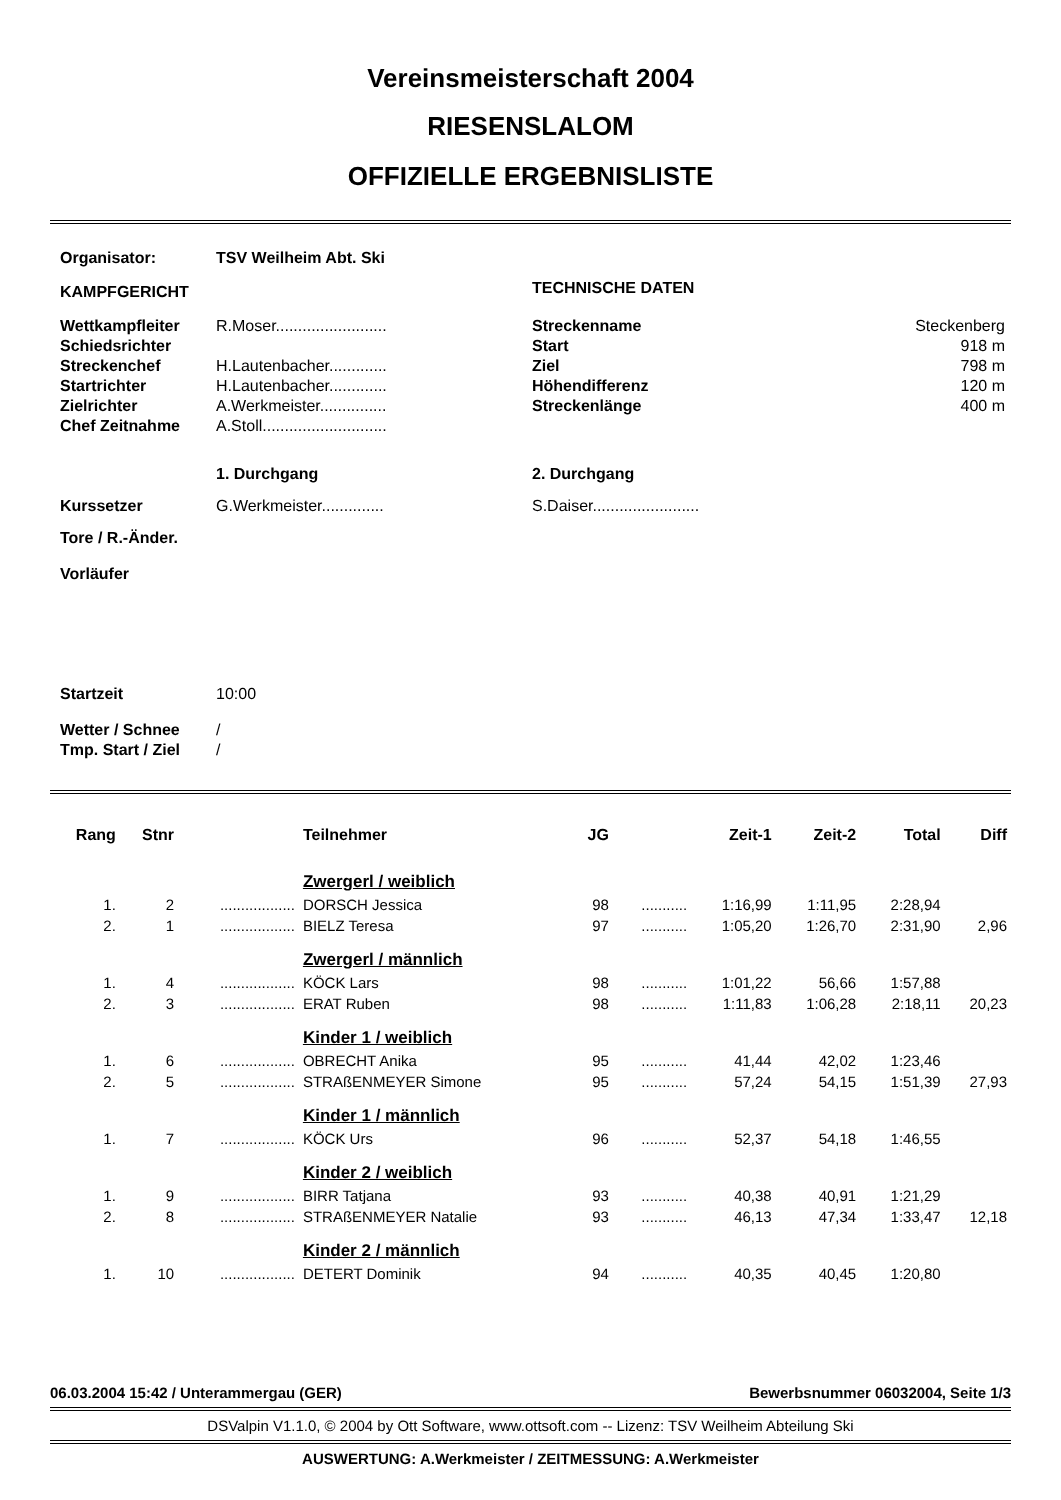Vereinsmeisterschaft 2004
RIESENSLALOM
OFFIZIELLE ERGEBNISLISTE
| Organisator: | TSV Weilheim Abt. Ski | | |
| KAMPFGERICHT | | TECHNISCHE DATEN | |
| Wettkampfleiter | R.Moser......................... | Streckenname | Steckenberg |
| Schiedsrichter | | Start | 918 m |
| Streckenchef | H.Lautenbacher............. | Ziel | 798 m |
| Startrichter | H.Lautenbacher............. | Höhendifferenz | 120 m |
| Zielrichter | A.Werkmeister............... | Streckenlänge | 400 m |
| Chef Zeitnahme | A.Stoll............................ | | |
| | 1. Durchgang | 2. Durchgang | |
| Kurssetzer | G.Werkmeister.............. | S.Daiser........................ | |
| Tore / R.-Änder. | | | |
| Vorläufer | | | |
| Startzeit | 10:00 | | |
| Wetter / Schnee | / | | |
| Tmp. Start / Ziel | / | | |
| Rang | Stnr | | Teilnehmer | JG | | Zeit-1 | Zeit-2 | Total | Diff |
| --- | --- | --- | --- | --- | --- | --- | --- | --- | --- |
| | | | Zwergerl / weiblich | | | | | | |
| 1. | 2 | .................. | DORSCH Jessica | 98 | ........... | 1:16,99 | 1:11,95 | 2:28,94 | |
| 2. | 1 | .................. | BIELZ Teresa | 97 | ........... | 1:05,20 | 1:26,70 | 2:31,90 | 2,96 |
| | | | Zwergerl / männlich | | | | | | |
| 1. | 4 | .................. | KÖCK Lars | 98 | ........... | 1:01,22 | 56,66 | 1:57,88 | |
| 2. | 3 | .................. | ERAT Ruben | 98 | ........... | 1:11,83 | 1:06,28 | 2:18,11 | 20,23 |
| | | | Kinder 1 / weiblich | | | | | | |
| 1. | 6 | .................. | OBRECHT Anika | 95 | ........... | 41,44 | 42,02 | 1:23,46 | |
| 2. | 5 | .................. | STRAßENMEYER Simone | 95 | ........... | 57,24 | 54,15 | 1:51,39 | 27,93 |
| | | | Kinder 1 / männlich | | | | | | |
| 1. | 7 | .................. | KÖCK Urs | 96 | ........... | 52,37 | 54,18 | 1:46,55 | |
| | | | Kinder 2 / weiblich | | | | | | |
| 1. | 9 | .................. | BIRR Tatjana | 93 | ........... | 40,38 | 40,91 | 1:21,29 | |
| 2. | 8 | .................. | STRAßENMEYER Natalie | 93 | ........... | 46,13 | 47,34 | 1:33,47 | 12,18 |
| | | | Kinder 2 / männlich | | | | | | |
| 1. | 10 | .................. | DETERT Dominik | 94 | ........... | 40,35 | 40,45 | 1:20,80 | |
06.03.2004 15:42 / Unterammergau (GER) Bewerbsnummer 06032004, Seite 1/3
DSValpin V1.1.0, © 2004 by Ott Software, www.ottsoft.com -- Lizenz: TSV Weilheim Abteilung Ski
AUSWERTUNG: A.Werkmeister / ZEITMESSUNG: A.Werkmeister